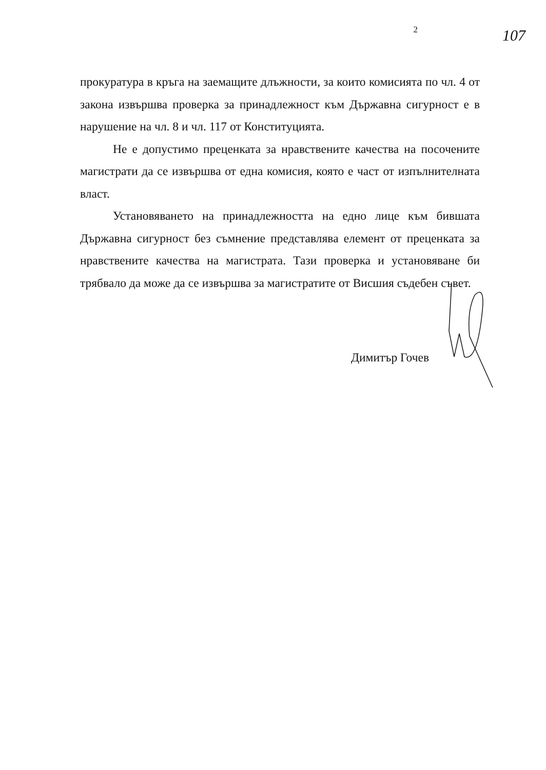2 107
прокуратура в кръга на заемащите длъжности, за които комисията по чл. 4 от закона извършва проверка за принадлежност към Държавна сигурност е в нарушение на чл. 8 и чл. 117 от Конституцията.
Не е допустимо преценката за нравствените качества на посочените магистрати да се извършва от една комисия, която е част от изпълнителната власт.
Установяването на принадлежността на едно лице към бившата Държавна сигурност без съмнение представлява елемент от преценката за нравствените качества на магистрата. Тази проверка и установяване би трябвало да може да се извършва за магистратите от Висшия съдебен съвет.
Димитър Гочев